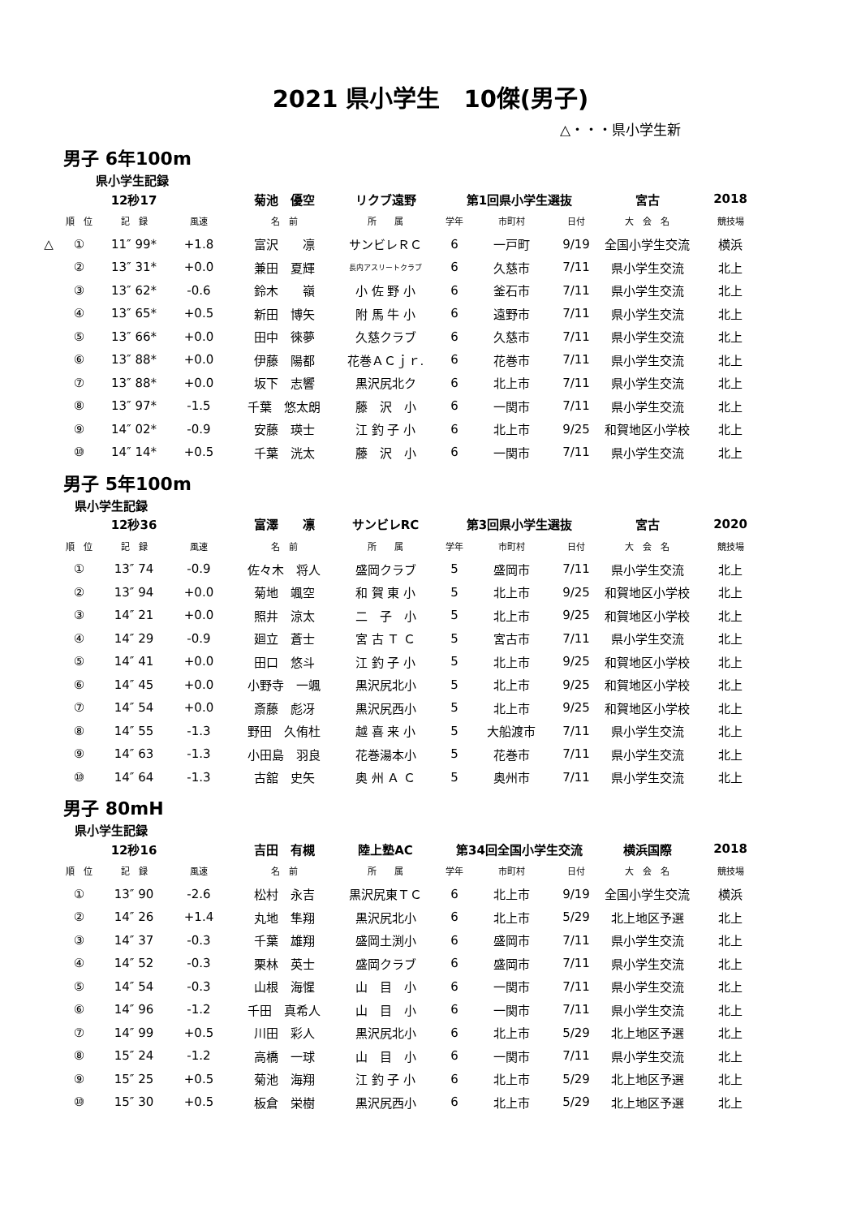2021 県小学生　10傑(男子)
△・・・県小学生新
男子 6年100m
県小学生記録
| | | 12秒17 | | 菊池 優空 | リクブ遠野 | 第1回県小学生選抜 | | | 宮古 | 2018 |
| | 順 位 | 記 録 | 風速 | 名 前 | 所 属 | 学年 | 市町村 | 日付 | 大 会 名 | 競技場 |
| △ | ① | 11″ 99* | +1.8 | 富沢 凛 | サンビレＲＣ | 6 | 一戸町 | 9/19 | 全国小学生交流 | 横浜 |
| | ② | 13″ 31* | +0.0 | 兼田 夏輝 | 長内アスリートクラブ | 6 | 久慈市 | 7/11 | 県小学生交流 | 北上 |
| | ③ | 13″ 62* | -0.6 | 鈴木 嶺 | 小 佐 野 小 | 6 | 釜石市 | 7/11 | 県小学生交流 | 北上 |
| | ④ | 13″ 65* | +0.5 | 新田 博矢 | 附 馬 牛 小 | 6 | 遠野市 | 7/11 | 県小学生交流 | 北上 |
| | ⑤ | 13″ 66* | +0.0 | 田中 徠夢 | 久慈クラブ | 6 | 久慈市 | 7/11 | 県小学生交流 | 北上 |
| | ⑥ | 13″ 88* | +0.0 | 伊藤 陽都 | 花巻ＡＣｊｒ. | 6 | 花巻市 | 7/11 | 県小学生交流 | 北上 |
| | ⑦ | 13″ 88* | +0.0 | 坂下 志響 | 黒沢尻北ク | 6 | 北上市 | 7/11 | 県小学生交流 | 北上 |
| | ⑧ | 13″ 97* | -1.5 | 千葉 悠太朗 | 藤 沢 小 | 6 | 一関市 | 7/11 | 県小学生交流 | 北上 |
| | ⑨ | 14″ 02* | -0.9 | 安藤 瑛士 | 江 釣 子 小 | 6 | 北上市 | 9/25 | 和賀地区小学校 | 北上 |
| | ⑩ | 14″ 14* | +0.5 | 千葉 洸太 | 藤 沢 小 | 6 | 一関市 | 7/11 | 県小学生交流 | 北上 |
男子 5年100m
県小学生記録
| | | 12秒36 | | 富澤 凛 | サンビレRC | 第3回県小学生選抜 | | | 宮古 | 2020 |
| | 順 位 | 記 録 | 風速 | 名 前 | 所 属 | 学年 | 市町村 | 日付 | 大 会 名 | 競技場 |
| | ① | 13″ 74 | -0.9 | 佐々木 将人 | 盛岡クラブ | 5 | 盛岡市 | 7/11 | 県小学生交流 | 北上 |
| | ② | 13″ 94 | +0.0 | 菊地 颯空 | 和 賀 東 小 | 5 | 北上市 | 9/25 | 和賀地区小学校 | 北上 |
| | ③ | 14″ 21 | +0.0 | 照井 涼太 | 二 子 小 | 5 | 北上市 | 9/25 | 和賀地区小学校 | 北上 |
| | ④ | 14″ 29 | -0.9 | 廻立 蒼士 | 宮 古 Ｔ Ｃ | 5 | 宮古市 | 7/11 | 県小学生交流 | 北上 |
| | ⑤ | 14″ 41 | +0.0 | 田口 悠斗 | 江 釣 子 小 | 5 | 北上市 | 9/25 | 和賀地区小学校 | 北上 |
| | ⑥ | 14″ 45 | +0.0 | 小野寺 一颯 | 黒沢尻北小 | 5 | 北上市 | 9/25 | 和賀地区小学校 | 北上 |
| | ⑦ | 14″ 54 | +0.0 | 斎藤 彪冴 | 黒沢尻西小 | 5 | 北上市 | 9/25 | 和賀地区小学校 | 北上 |
| | ⑧ | 14″ 55 | -1.3 | 野田 久侑杜 | 越 喜 来 小 | 5 | 大船渡市 | 7/11 | 県小学生交流 | 北上 |
| | ⑨ | 14″ 63 | -1.3 | 小田島 羽良 | 花巻湯本小 | 5 | 花巻市 | 7/11 | 県小学生交流 | 北上 |
| | ⑩ | 14″ 64 | -1.3 | 古舘 史矢 | 奥 州 Ａ Ｃ | 5 | 奥州市 | 7/11 | 県小学生交流 | 北上 |
男子 80mH
県小学生記録
| | | 12秒16 | | 吉田 有槻 | 陸上塾AC | 第34回全国小学生交流 | | | 横浜国際 | 2018 |
| | 順 位 | 記 録 | 風速 | 名 前 | 所 属 | 学年 | 市町村 | 日付 | 大 会 名 | 競技場 |
| | ① | 13″ 90 | -2.6 | 松村 永吉 | 黒沢尻東ＴＣ | 6 | 北上市 | 9/19 | 全国小学生交流 | 横浜 |
| | ② | 14″ 26 | +1.4 | 丸地 隼翔 | 黒沢尻北小 | 6 | 北上市 | 5/29 | 北上地区予選 | 北上 |
| | ③ | 14″ 37 | -0.3 | 千葉 雄翔 | 盛岡土渕小 | 6 | 盛岡市 | 7/11 | 県小学生交流 | 北上 |
| | ④ | 14″ 52 | -0.3 | 栗林 英士 | 盛岡クラブ | 6 | 盛岡市 | 7/11 | 県小学生交流 | 北上 |
| | ⑤ | 14″ 54 | -0.3 | 山根 海惺 | 山 目 小 | 6 | 一関市 | 7/11 | 県小学生交流 | 北上 |
| | ⑥ | 14″ 96 | -1.2 | 千田 真希人 | 山 目 小 | 6 | 一関市 | 7/11 | 県小学生交流 | 北上 |
| | ⑦ | 14″ 99 | +0.5 | 川田 彩人 | 黒沢尻北小 | 6 | 北上市 | 5/29 | 北上地区予選 | 北上 |
| | ⑧ | 15″ 24 | -1.2 | 高橋 一球 | 山 目 小 | 6 | 一関市 | 7/11 | 県小学生交流 | 北上 |
| | ⑨ | 15″ 25 | +0.5 | 菊池 海翔 | 江 釣 子 小 | 6 | 北上市 | 5/29 | 北上地区予選 | 北上 |
| | ⑩ | 15″ 30 | +0.5 | 板倉 栄樹 | 黒沢尻西小 | 6 | 北上市 | 5/29 | 北上地区予選 | 北上 |